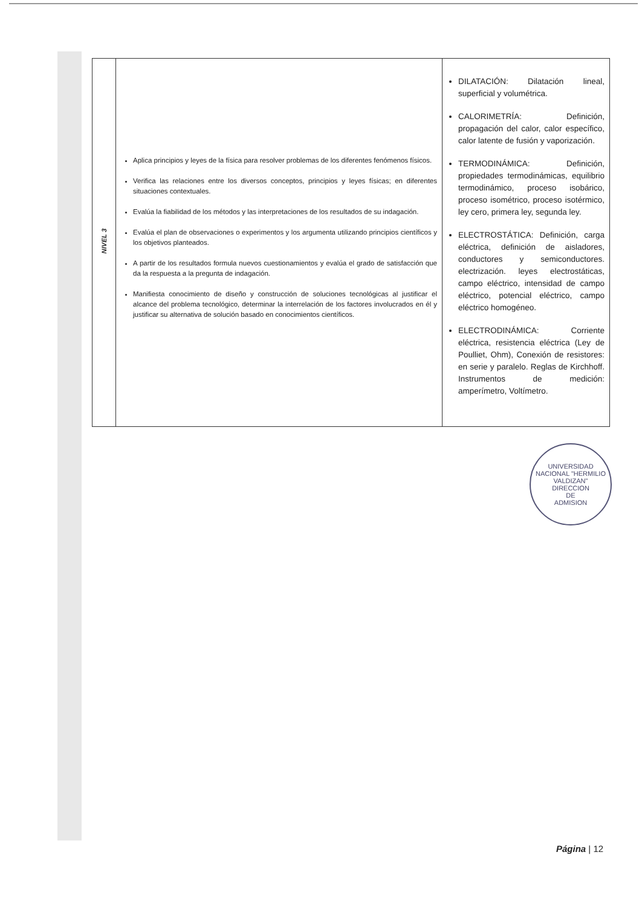| NIVEL 3 | Aplica principios y leyes de la física para resolver problemas de los diferentes fenómenos físicos. Verifica las relaciones entre los diversos conceptos, principios y leyes físicas; en diferentes situaciones contextuales. Evalúa la fiabilidad de los métodos y las interpretaciones de los resultados de su indagación. Evalúa el plan de observaciones o experimentos y los argumenta utilizando principios científicos y los objetivos planteados. A partir de los resultados formula nuevos cuestionamientos y evalúa el grado de satisfacción que da la respuesta a la pregunta de indagación. Manifiesta conocimiento de diseño y construcción de soluciones tecnológicas al justificar el alcance del problema tecnológico, determinar la interrelación de los factores involucrados en él y justificar su alternativa de solución basado en conocimientos científicos. | DILATACIÓN: Dilatación lineal, superficial y volumétrica. CALORIMETRÍA: Definición, propagación del calor, calor específico, calor latente de fusión y vaporización. TERMODINÁMICA: Definición, propiedades termodinámicas, equilibrio termodinámico, proceso isobárico, proceso isométrico, proceso isotérmico, ley cero, primera ley, segunda ley. ELECTROSTÁTICA: Definición, carga eléctrica, definición de aisladores, conductores y semiconductores. electrización. leyes electrostáticas, campo eléctrico, intensidad de campo eléctrico, potencial eléctrico, campo eléctrico homogéneo. ELECTRODINÁMICA: Corriente eléctrica, resistencia eléctrica (Ley de Poulliet, Ohm), Conexión de resistores: en serie y paralelo. Reglas de Kirchhoff. Instrumentos de medición: amperímetro, Voltímetro. |
UNIVERSIDAD NACIONAL "HERMILIO VALDIZAN"
DIRECCION
DE
ADMISION
Página | 12